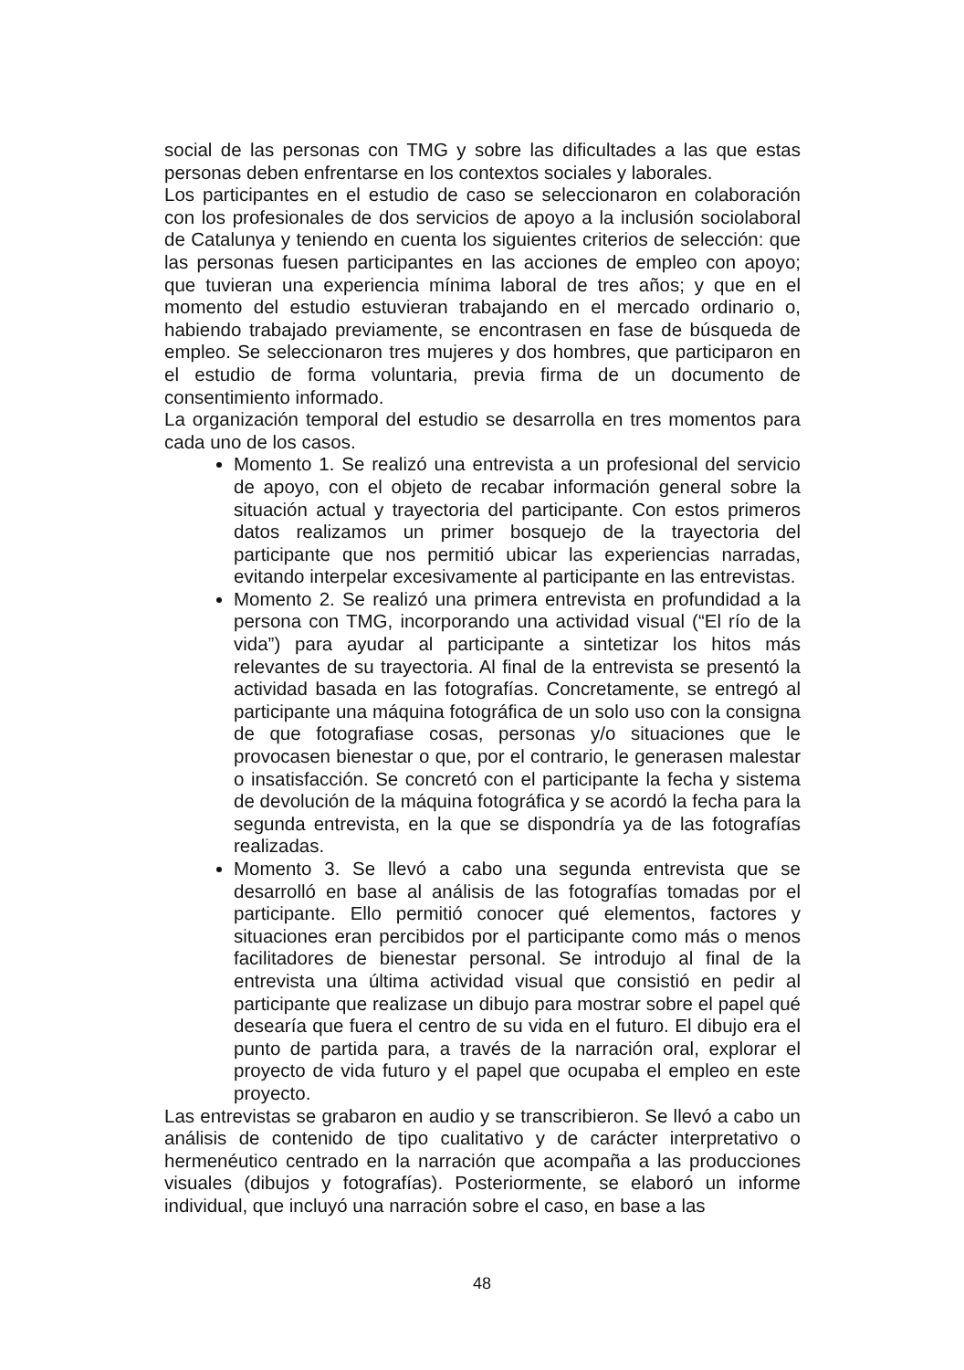social de las personas con TMG y sobre las dificultades a las que estas personas deben enfrentarse en los contextos sociales y laborales.
Los participantes en el estudio de caso se seleccionaron en colaboración con los profesionales de dos servicios de apoyo a la inclusión sociolaboral de Catalunya y teniendo en cuenta los siguientes criterios de selección: que las personas fuesen participantes en las acciones de empleo con apoyo; que tuvieran una experiencia mínima laboral de tres años; y que en el momento del estudio estuvieran trabajando en el mercado ordinario o, habiendo trabajado previamente, se encontrasen en fase de búsqueda de empleo. Se seleccionaron tres mujeres y dos hombres, que participaron en el estudio de forma voluntaria, previa firma de un documento de consentimiento informado.
La organización temporal del estudio se desarrolla en tres momentos para cada uno de los casos.
Momento 1. Se realizó una entrevista a un profesional del servicio de apoyo, con el objeto de recabar información general sobre la situación actual y trayectoria del participante. Con estos primeros datos realizamos un primer bosquejo de la trayectoria del participante que nos permitió ubicar las experiencias narradas, evitando interpelar excesivamente al participante en las entrevistas.
Momento 2. Se realizó una primera entrevista en profundidad a la persona con TMG, incorporando una actividad visual (“El río de la vida”) para ayudar al participante a sintetizar los hitos más relevantes de su trayectoria. Al final de la entrevista se presentó la actividad basada en las fotografías. Concretamente, se entregó al participante una máquina fotográfica de un solo uso con la consigna de que fotografiase cosas, personas y/o situaciones que le provocasen bienestar o que, por el contrario, le generasen malestar o insatisfacción. Se concretó con el participante la fecha y sistema de devolución de la máquina fotográfica y se acordó la fecha para la segunda entrevista, en la que se dispondría ya de las fotografías realizadas.
Momento 3. Se llevó a cabo una segunda entrevista que se desarrolló en base al análisis de las fotografías tomadas por el participante. Ello permitió conocer qué elementos, factores y situaciones eran percibidos por el participante como más o menos facilitadores de bienestar personal. Se introdujo al final de la entrevista una última actividad visual que consistió en pedir al participante que realizase un dibujo para mostrar sobre el papel qué desearía que fuera el centro de su vida en el futuro. El dibujo era el punto de partida para, a través de la narración oral, explorar el proyecto de vida futuro y el papel que ocupaba el empleo en este proyecto.
Las entrevistas se grabaron en audio y se transcribieron. Se llevó a cabo un análisis de contenido de tipo cualitativo y de carácter interpretativo o hermenéutico centrado en la narración que acompaña a las producciones visuales (dibujos y fotografías). Posteriormente, se elaboró un informe individual, que incluyó una narración sobre el caso, en base a las
48